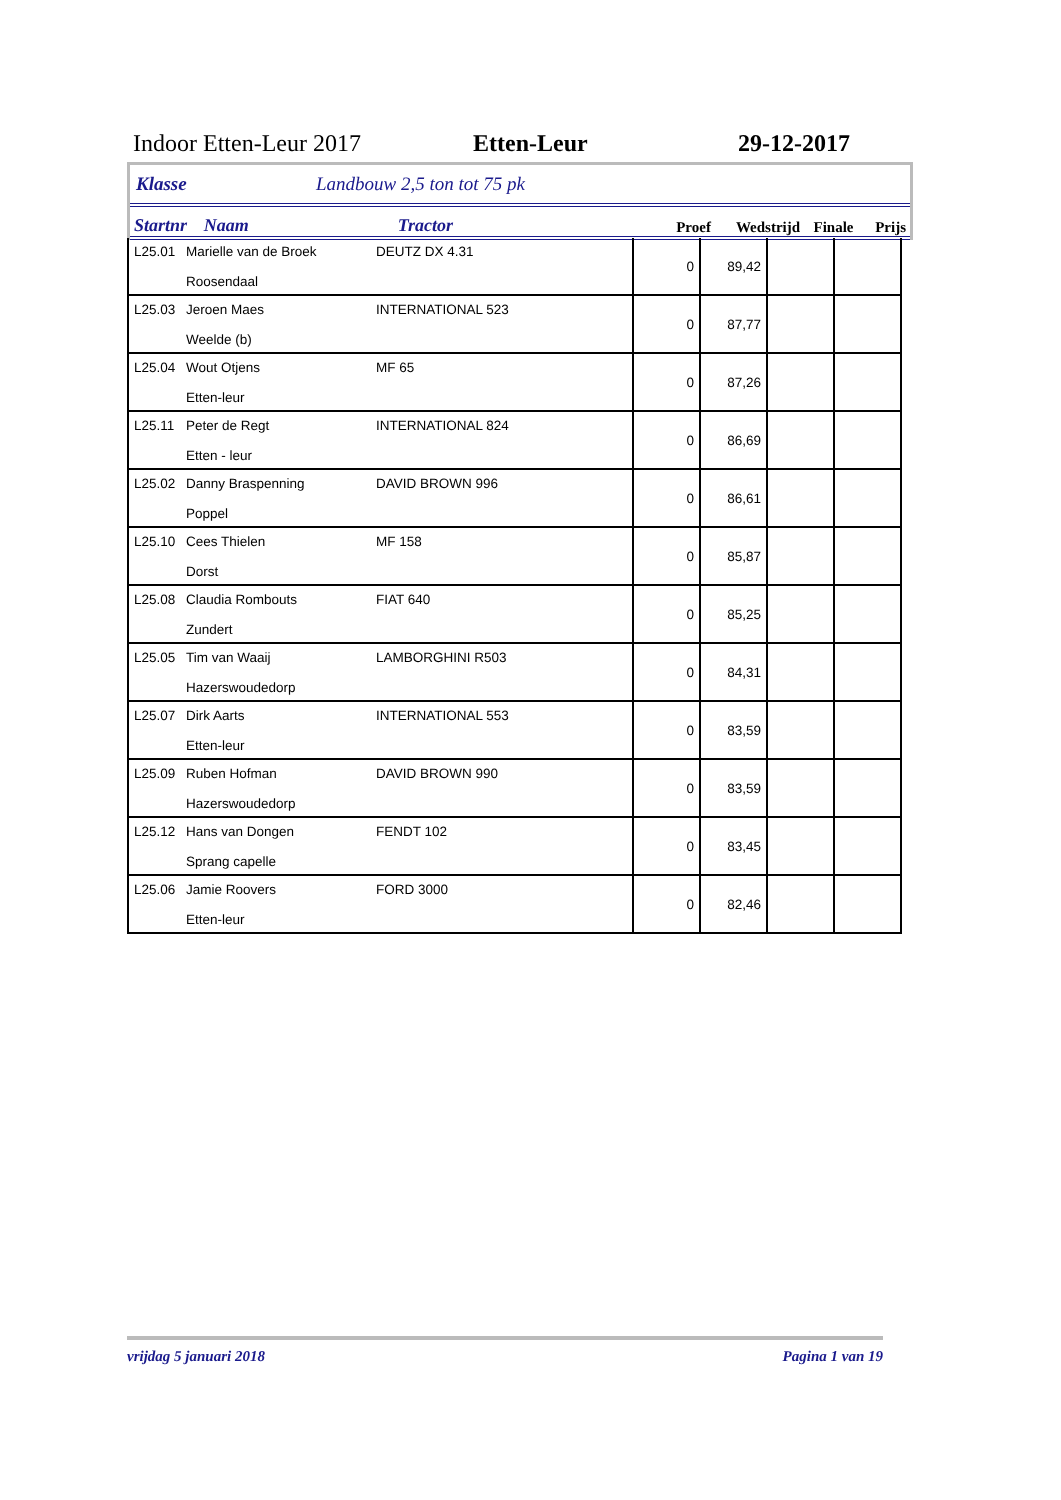Indoor Etten-Leur 2017 Etten-Leur 29-12-2017
Klasse Landbouw 2,5 ton tot 75 pk
Startnr Naam Tractor Proef Wedstrijd Finale Prijs
| L25.01 | Marielle van de Broek Roosendaal | DEUTZ DX 4.31 | 0 | 89,42 | | |
| L25.03 | Jeroen Maes Weelde (b) | INTERNATIONAL 523 | 0 | 87,77 | | |
| L25.04 | Wout Otjens Etten-leur | MF 65 | 0 | 87,26 | | |
| L25.11 | Peter de Regt Etten - leur | INTERNATIONAL 824 | 0 | 86,69 | | |
| L25.02 | Danny Braspenning Poppel | DAVID BROWN 996 | 0 | 86,61 | | |
| L25.10 | Cees Thielen Dorst | MF 158 | 0 | 85,87 | | |
| L25.08 | Claudia Rombouts Zundert | FIAT 640 | 0 | 85,25 | | |
| L25.05 | Tim van Waaij Hazerswoudedorp | LAMBORGHINI R503 | 0 | 84,31 | | |
| L25.07 | Dirk Aarts Etten-leur | INTERNATIONAL 553 | 0 | 83,59 | | |
| L25.09 | Ruben Hofman Hazerswoudedorp | DAVID BROWN 990 | 0 | 83,59 | | |
| L25.12 | Hans van Dongen Sprang capelle | FENDT 102 | 0 | 83,45 | | |
| L25.06 | Jamie Roovers Etten-leur | FORD 3000 | 0 | 82,46 | | |
vrijdag 5 januari 2018 Pagina 1 van 19